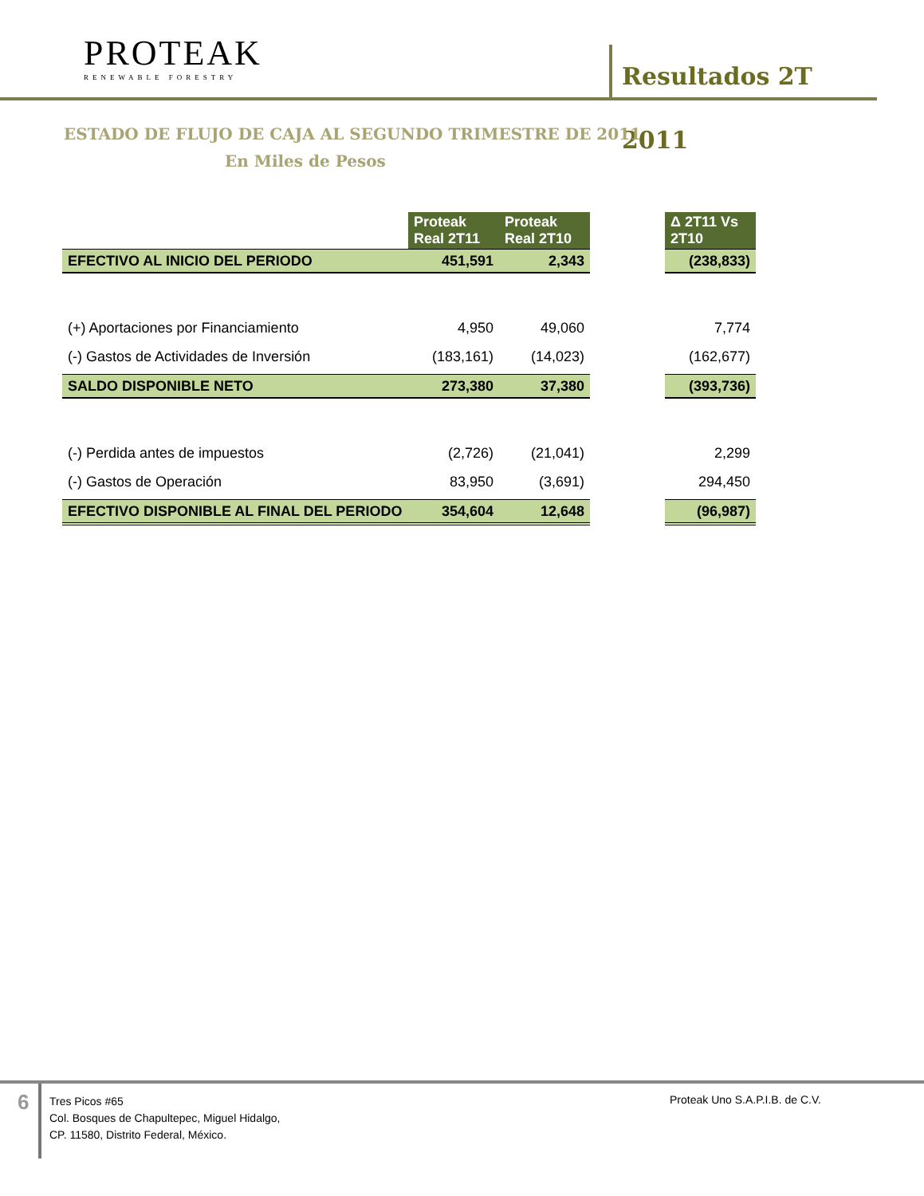PROTEAK
RENEWABLE FORESTRY
Resultados 2T 2011
ESTADO DE FLUJO DE CAJA AL SEGUNDO TRIMESTRE DE 2011
En Miles de Pesos
| | Proteak Real 2T11 | Proteak Real 2T10 | | Δ 2T11 Vs 2T10 |
| EFECTIVO AL INICIO DEL PERIODO | 451,591 | 2,343 | | (238,833) |
| (+) Aportaciones por Financiamiento | 4,950 | 49,060 | | 7,774 |
| (-) Gastos de Actividades de Inversión | (183,161) | (14,023) | | (162,677) |
| SALDO DISPONIBLE NETO | 273,380 | 37,380 | | (393,736) |
| (-) Perdida antes de impuestos | (2,726) | (21,041) | | 2,299 |
| (-) Gastos de Operación | 83,950 | (3,691) | | 294,450 |
| EFECTIVO DISPONIBLE AL FINAL DEL PERIODO | 354,604 | 12,648 | | (96,987) |
6
Tres Picos #65
Col. Bosques de Chapultepec, Miguel Hidalgo,
CP. 11580, Distrito Federal, México.
Proteak Uno S.A.P.I.B. de C.V.